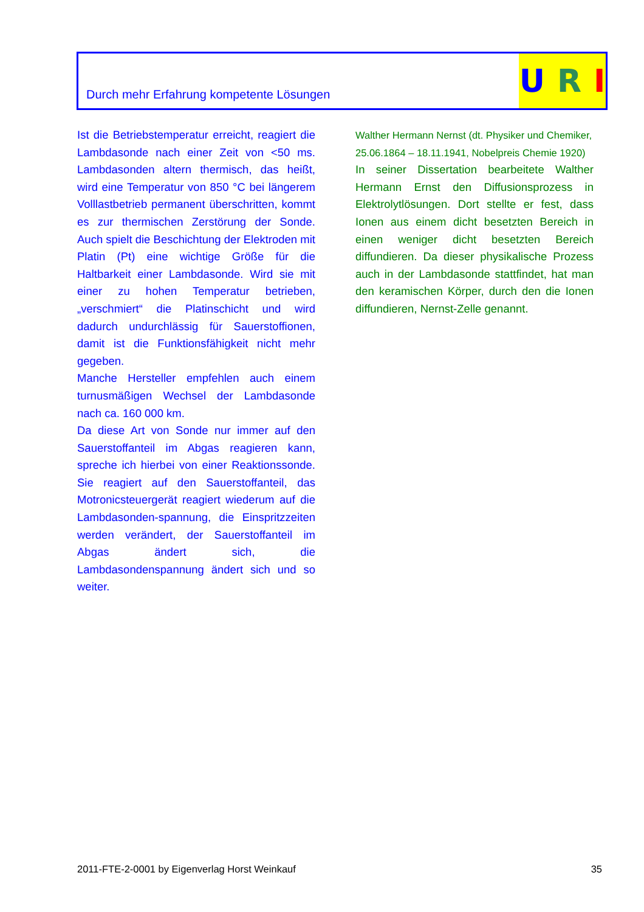Durch mehr Erfahrung kompetente Lösungen
U R I
Ist die Betriebstemperatur erreicht, reagiert die Lambdasonde nach einer Zeit von <50 ms. Lambdasonden altern thermisch, das heißt, wird eine Temperatur von 850 °C bei längerem Volllastbetrieb permanent überschritten, kommt es zur thermischen Zerstörung der Sonde. Auch spielt die Beschichtung der Elektroden mit Platin (Pt) eine wichtige Größe für die Haltbarkeit einer Lambdasonde. Wird sie mit einer zu hohen Temperatur betrieben, „verschmiert“ die Platinschicht und wird dadurch undurchlässig für Sauerstoffionen, damit ist die Funktionsfähigkeit nicht mehr gegeben.
Manche Hersteller empfehlen auch einem turnusmäßigen Wechsel der Lambdasonde nach ca. 160 000 km.
Da diese Art von Sonde nur immer auf den Sauerstoffanteil im Abgas reagieren kann, spreche ich hierbei von einer Reaktionssonde. Sie reagiert auf den Sauerstoffanteil, das Motronicsteuergerät reagiert wiederum auf die Lambdasonden-spannung, die Einspritzzeiten werden verändert, der Sauerstoffanteil im Abgas ändert sich, die Lambdasondenspannung ändert sich und so weiter.
Walther Hermann Nernst (dt. Physiker und Chemiker, 25.06.1864 – 18.11.1941, Nobelpreis Chemie 1920)
In seiner Dissertation bearbeitete Walther Hermann Ernst den Diffusionsprozess in Elektrolytlösungen. Dort stellte er fest, dass Ionen aus einem dicht besetzten Bereich in einen weniger dicht besetzten Bereich diffundieren. Da dieser physikalische Prozess auch in der Lambdasonde stattfindet, hat man den keramischen Körper, durch den die Ionen diffundieren, Nernst-Zelle genannt.
2011-FTE-2-0001 by Eigenverlag Horst Weinkauf 35